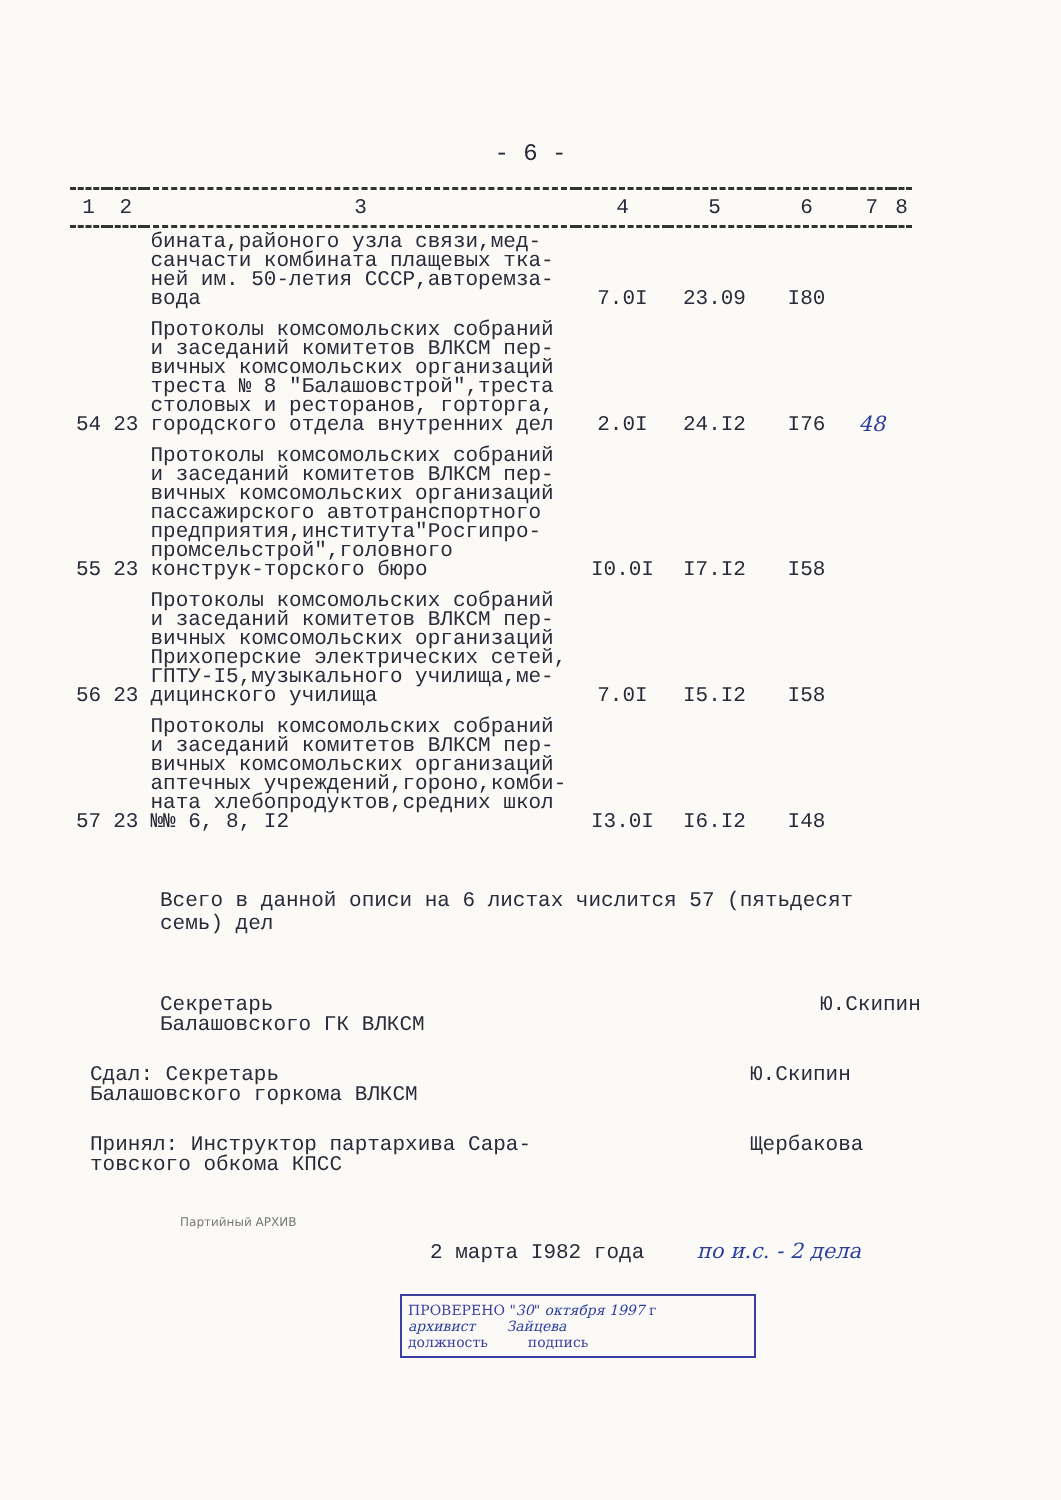- 6 -
| 1 | 2 | 3 | 4 | 5 | 6 | 7 | 8 |
| --- | --- | --- | --- | --- | --- | --- | --- |
| | | бината,районого узла связи,мед-санчасти комбината плащевых тка-ней им. 50-летия СССР,авторемза-вода | 7.0I | 23.09 | I80 | | |
| 54 | 23 | Протоколы комсомольских собраний и заседаний комитетов ВЛКСМ пер-вичных комсомольских организаций треста № 8 "Балашовстрой",треста столовых и ресторанов, горторга, городского отдела внутренних дел | 2.0I | 24.I2 | I76 | 48 | |
| 55 | 23 | Протоколы комсомольских собраний и заседаний комитетов ВЛКСМ пер-вичных комсомольских организаций пассажирского автотранспортного предприятия,института"Росгипро-промсельстрой",головного конструк-торского бюро | I0.0I | I7.I2 | I58 | | |
| 56 | 23 | Протоколы комсомольских собраний и заседаний комитетов ВЛКСМ пер-вичных комсомольских организаций Прихоперские электрических сетей, ГПТУ-I5,музыкального училища,ме-дицинского училища | 7.0I | I5.I2 | I58 | | |
| 57 | 23 | Протоколы комсомольских собраний и заседаний комитетов ВЛКСМ пер-вичных комсомольских организаций аптечных учреждений,гороно,комби-ната хлебопродуктов,средних школ №№ 6, 8, I2 | I3.0I | I6.I2 | I48 | | |
Всего в данной описи на 6 листах числится 57 (пятьдесят семь) дел
Секретарь
Балашовского ГК ВЛКСМ
Ю.Скипин
Сдал: Секретарь
Балашовского горкома ВЛКСМ
Ю.Скипин
Принял: Инструктор партархива Сара-
товского обкома КПСС
Щербакова
Партийный АРХИВ
2 марта I982 года по и.с. - 2 дела
ПРОВЕРЕНО "30" октября 1997 г
архивист Зайцева
должность подпись